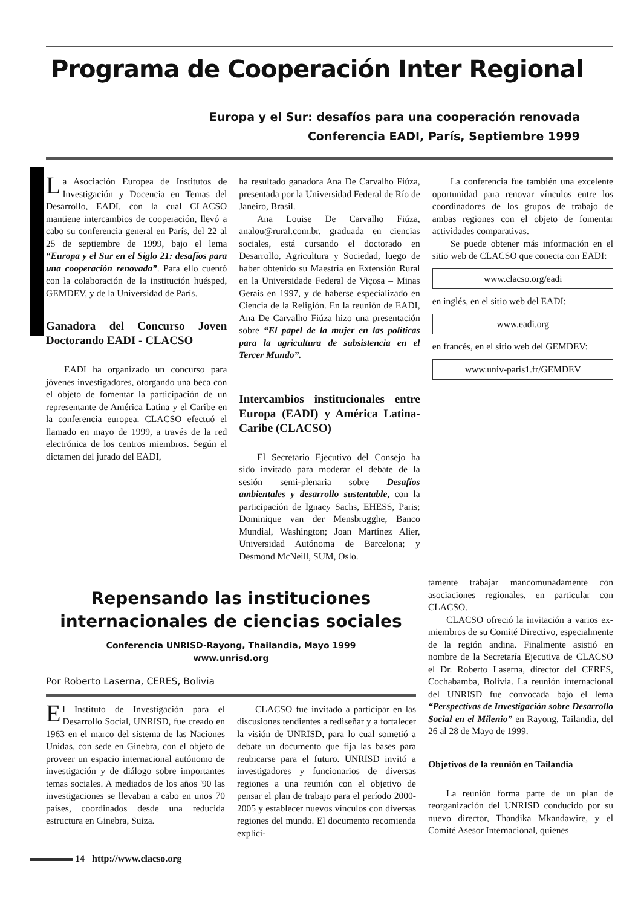Programa de Cooperación Inter Regional
Europa y el Sur: desafíos para una cooperación renovada
Conferencia EADI, París, Septiembre 1999
La Asociación Europea de Institutos de Investigación y Docencia en Temas del Desarrollo, EADI, con la cual CLACSO mantiene intercambios de cooperación, llevó a cabo su conferencia general en París, del 22 al 25 de septiembre de 1999, bajo el lema “Europa y el Sur en el Siglo 21: desafíos para una cooperación renovada”. Para ello cuentó con la colaboración de la institución huésped, GEMDEV, y de la Universidad de París.
Ganadora del Concurso Joven Doctorando EADI - CLACSO
EADI ha organizado un concurso para jóvenes investigadores, otorgando una beca con el objeto de fomentar la participación de un representante de América Latina y el Caribe en la conferencia europea. CLACSO efectuó el llamado en mayo de 1999, a través de la red electrónica de los centros miembros. Según el dictamen del jurado del EADI,
ha resultado ganadora Ana De Carvalho Fiúza, presentada por la Universidad Federal de Río de Janeiro, Brasil.
Ana Louise De Carvalho Fiúza, analou@rural.com.br, graduada en ciencias sociales, está cursando el doctorado en Desarrollo, Agricultura y Sociedad, luego de haber obtenido su Maestría en Extensión Rural en la Universidade Federal de Viçosa – Minas Gerais en 1997, y de haberse especializado en Ciencia de la Religión. En la reunión de EADI, Ana De Carvalho Fiúza hizo una presentación sobre “El papel de la mujer en las políticas para la agricultura de subsistencia en el Tercer Mundo”.
Intercambios institucionales entre Europa (EADI) y América Latina-Caribe (CLACSO)
El Secretario Ejecutivo del Consejo ha sido invitado para moderar el debate de la sesión semi-plenaria sobre Desafíos ambientales y desarrollo sustentable, con la participación de Ignacy Sachs, EHESS, Paris; Dominique van der Mensbrugghe, Banco Mundial, Washington; Joan Martínez Alier, Universidad Autónoma de Barcelona; y Desmond McNeill, SUM, Oslo.
La conferencia fue también una excelente oportunidad para renovar vínculos entre los coordinadores de los grupos de trabajo de ambas regiones con el objeto de fomentar actividades comparativas.
Se puede obtener más información en el sitio web de CLACSO que conecta con EADI:
www.clacso.org/eadi
en inglés, en el sitio web del EADI:
www.eadi.org
en francés, en el sitio web del GEMDEV:
www.univ-paris1.fr/GEMDEV
Repensando las instituciones
internacionales de ciencias sociales
Conferencia UNRISD-Rayong, Thailandia, Mayo 1999
www.unrisd.org
Por Roberto Laserna, CERES, Bolivia
El Instituto de Investigación para el Desarrollo Social, UNRISD, fue creado en 1963 en el marco del sistema de las Naciones Unidas, con sede en Ginebra, con el objeto de proveer un espacio internacional autónomo de investigación y de diálogo sobre importantes temas sociales. A mediados de los años '90 las investigaciones se llevaban a cabo en unos 70 países, coordinados desde una reducida estructura en Ginebra, Suiza.
CLACSO fue invitado a participar en las discusiones tendientes a rediseñar y a fortalecer la visión de UNRISD, para lo cual sometió a debate un documento que fija las bases para reubicarse para el futuro. UNRISD invitó a investigadores y funcionarios de diversas regiones a una reunión con el objetivo de pensar el plan de trabajo para el período 2000-2005 y establecer nuevos vínculos con diversas regiones del mundo. El documento recomienda explíci-
tamente trabajar mancomunadamente con asociaciones regionales, en particular con CLACSO.
CLACSO ofreció la invitación a varios ex-miembros de su Comité Directivo, especialmente de la región andina. Finalmente asistió en nombre de la Secretaría Ejecutiva de CLACSO el Dr. Roberto Laserna, director del CERES, Cochabamba, Bolivia. La reunión internacional del UNRISD fue convocada bajo el lema “Perspectivas de Investigación sobre Desarrollo Social en el Milenio” en Rayong, Tailandia, del 26 al 28 de Mayo de 1999.
Objetivos de la reunión en Tailandia
La reunión forma parte de un plan de reorganización del UNRISD conducido por su nuevo director, Thandika Mkandawire, y el Comité Asesor Internacional, quienes
14 http://www.clacso.org